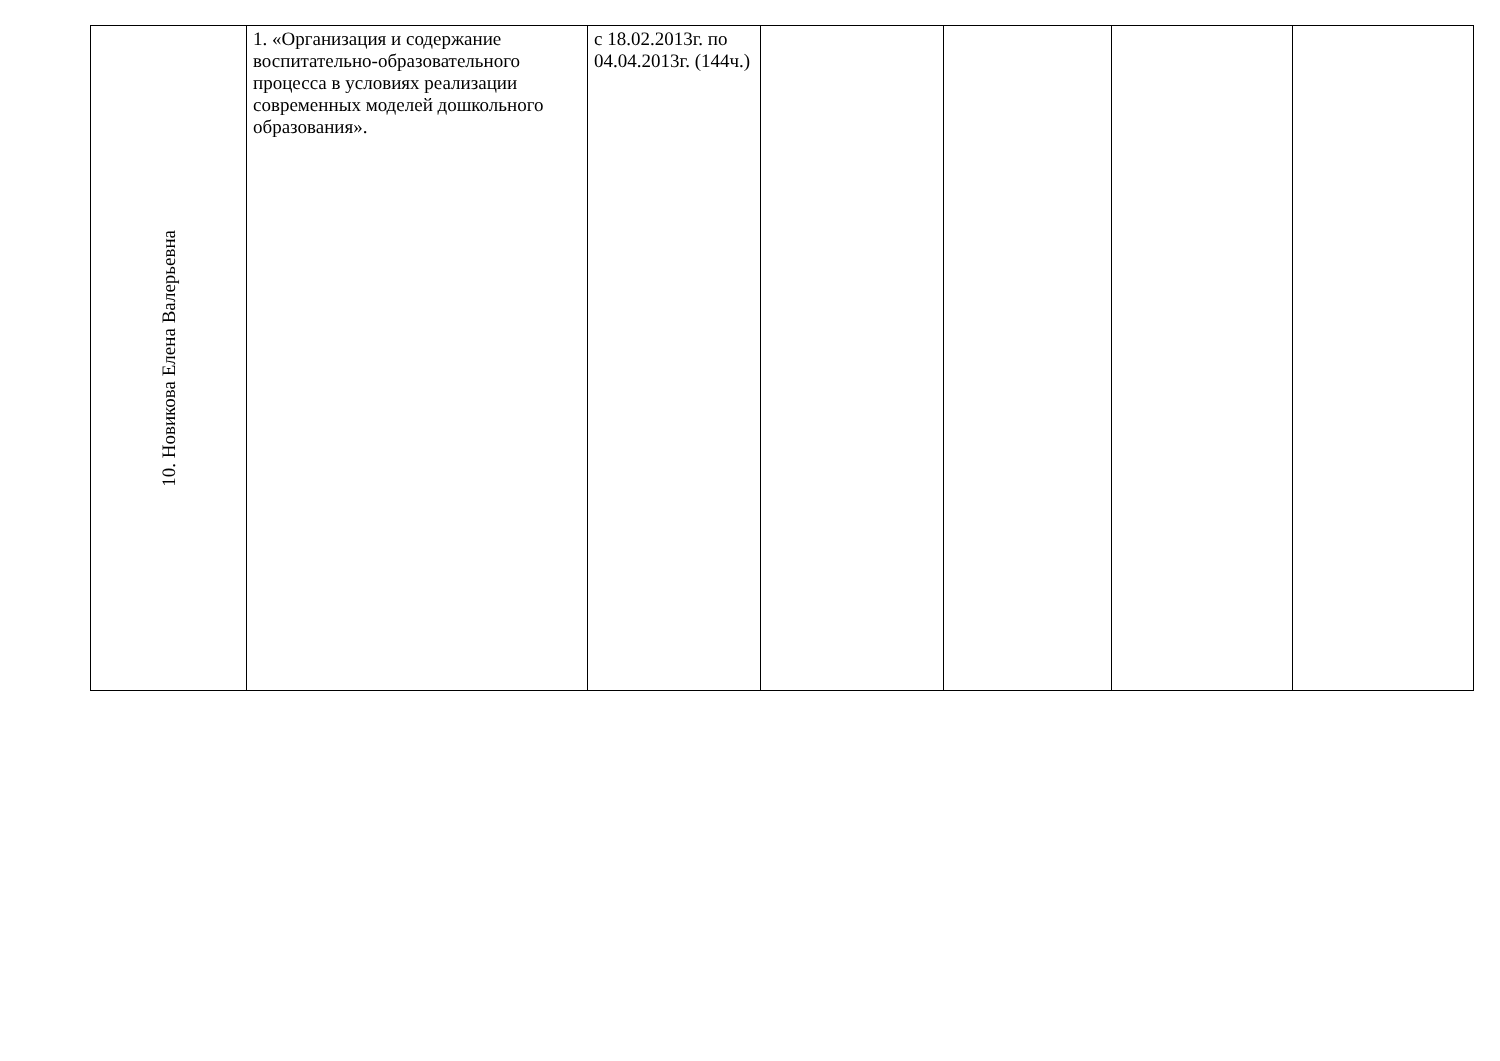| 10. Новикова Елена Валерьевна | 1. «Организация и содержание воспитательно-образовательного процесса в условиях реализации современных моделей дошкольного образования». | с 18.02.2013г. по 04.04.2013г. (144ч.) | | | | |